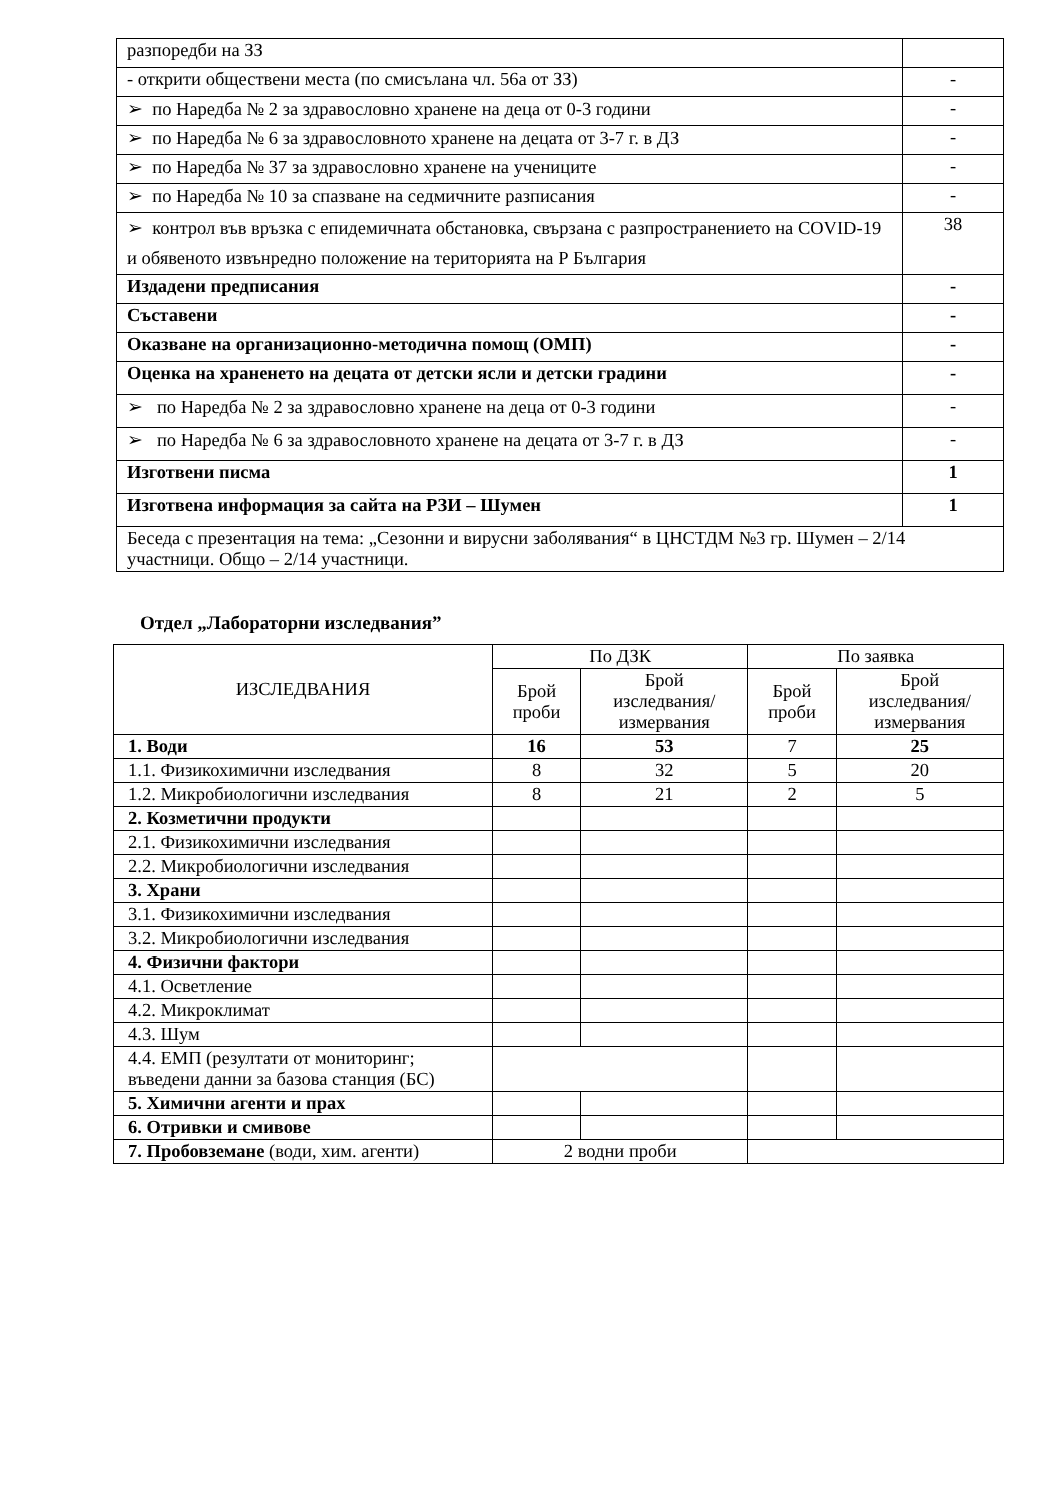| разпоредби на ЗЗ | |
| - открити обществени места (по смисълана чл. 56а от ЗЗ) | - |
| ➢ по Наредба № 2 за здравословно хранене на деца от 0-3 години | - |
| ➢ по Наредба № 6 за здравословното хранене на децата от 3-7 г. в ДЗ | - |
| ➢ по Наредба № 37 за здравословно хранене на учениците | - |
| ➢ по Наредба № 10 за спазване на седмичните разписания | - |
| ➢ контрол във връзка с епидемичната обстановка, свързана с разпространението на COVID-19 и обявеното извънредно положение на територията на Р България | 38 |
| Издадени предписания | - |
| Съставени | - |
| Оказване на организационно-методична помощ (ОМП) | - |
| Оценка на храненето на децата от детски ясли и детски градини | - |
| ➢ по Наредба № 2 за здравословно хранене на деца от 0-3 години | - |
| ➢ по Наредба № 6 за здравословното хранене на децата от 3-7 г. в ДЗ | - |
| Изготвени писма | 1 |
| Изготвена информация за сайта на РЗИ – Шумен | 1 |
| Беседа с презентация на тема: „Сезонни и вирусни заболявания“ в ЦНСТДМ №3 гр. Шумен – 2/14 участници. Общо – 2/14 участници. | |
Отдел „Лабораторни изследвания”
| ИЗСЛЕДВАНИЯ | По ДЗК | | По заявка | |
| --- | --- | --- | --- | --- |
| | Брой проби | Брой изследвания/ измервания | Брой проби | Брой изследвания/ измервания |
| 1. Води | 16 | 53 | 7 | 25 |
| 1.1. Физикохимични изследвания | 8 | 32 | 5 | 20 |
| 1.2. Микробиологични изследвания | 8 | 21 | 2 | 5 |
| 2. Козметични продукти | | | | |
| 2.1. Физикохимични изследвания | | | | |
| 2.2. Микробиологични изследвания | | | | |
| 3. Храни | | | | |
| 3.1. Физикохимични изследвания | | | | |
| 3.2. Микробиологични изследвания | | | | |
| 4. Физични фактори | | | | |
| 4.1. Осветление | | | | |
| 4.2. Микроклимат | | | | |
| 4.3. Шум | | | | |
| 4.4. ЕМП (резултати от мониторинг; въведени данни за базова станция (БС) | | | | |
| 5. Химични агенти и прах | | | | |
| 6. Отривки и смивове | | | | |
| 7. Пробовземане (води, хим. агенти) | 2 водни проби | | | |